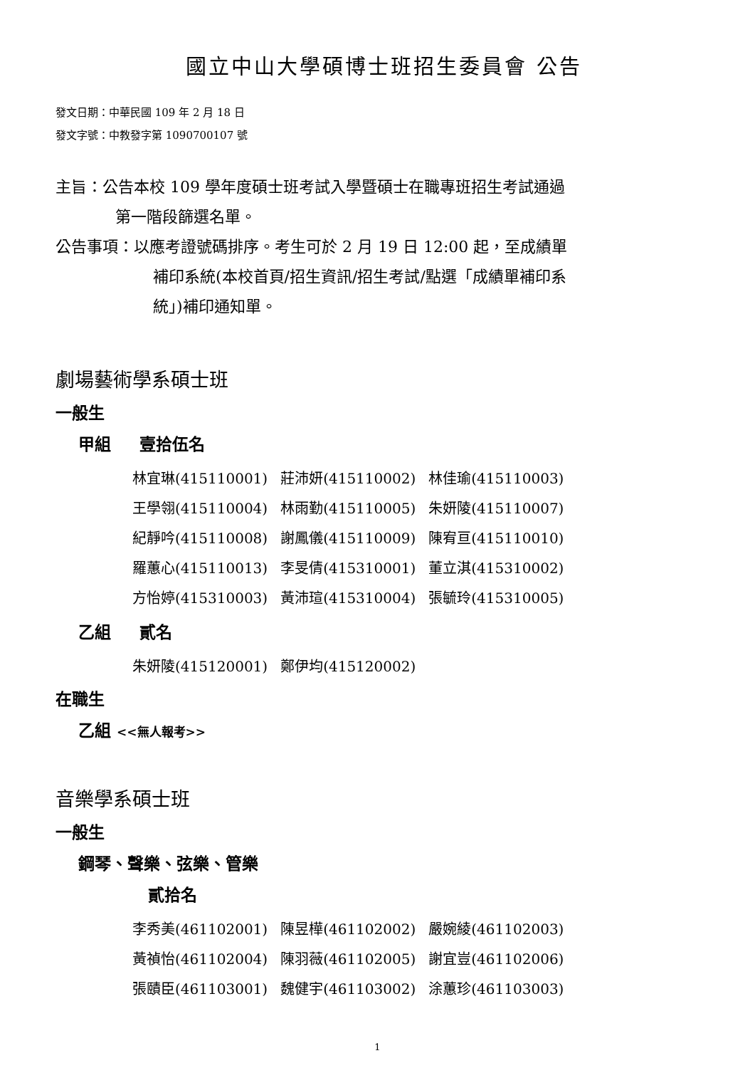國立中山大學碩博士班招生委員會 公告
發文日期：中華民國 109 年 2 月 18 日
發文字號：中教發字第 1090700107 號
主旨：公告本校 109 學年度碩士班考試入學暨碩士在職專班招生考試通過
第一階段篩選名單。
公告事項：以應考證號碼排序。考生可於 2 月 19 日 12:00 起，至成績單
補印系統(本校首頁/招生資訊/招生考試/點選「成績單補印系
統」)補印通知單。
劇場藝術學系碩士班
一般生
甲組 壹拾伍名
| 林宜琳(415110001) | 莊沛妍(415110002) | 林佳瑜(415110003) |
| 王學翎(415110004) | 林雨勤(415110005) | 朱妍陵(415110007) |
| 紀靜吟(415110008) | 謝鳳儀(415110009) | 陳宥亘(415110010) |
| 羅蕙心(415110013) | 李旻倩(415310001) | 董立淇(415310002) |
| 方怡婷(415310003) | 黃沛瑄(415310004) | 張毓玲(415310005) |
乙組 貳名
| 朱妍陵(415120001) | 鄭伊均(415120002) |
在職生
乙組 <<無人報考>>
音樂學系碩士班
一般生
鋼琴、聲樂、弦樂、管樂
貳拾名
| 李秀美(461102001) | 陳昱樺(461102002) | 嚴婉綾(461102003) |
| 黃禎怡(461102004) | 陳羽薇(461102005) | 謝宜豈(461102006) |
| 張賾臣(461103001) | 魏健宇(461103002) | 涂蕙珍(461103003) |
1